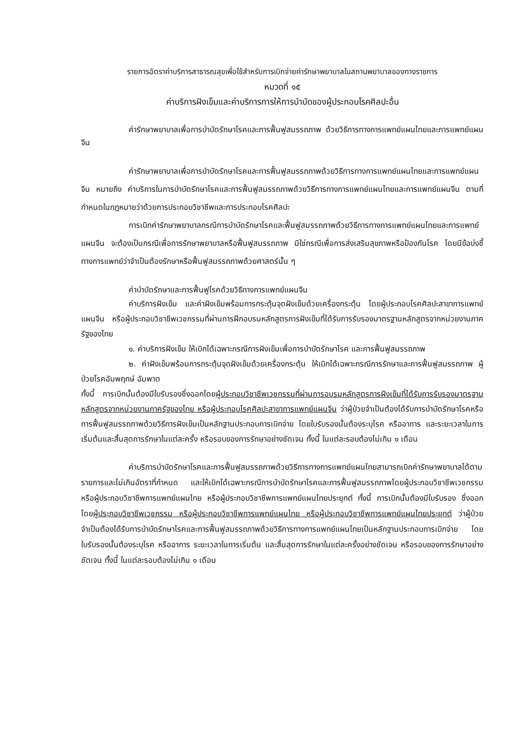รายการอัตราค่าบริการสาธารณสุขเพื่อใช้สำหรับการเบิกจ่ายค่ารักษาพยาบาลในสถานพยาบาลของทางราชการ
หมวดที่ ๑๕
ค่าบริการฝังเข็มและค่าบริการการให้การบำบัดของผู้ประกอบโรคศิลปะอื่น
ค่ารักษาพยาบาลเพื่อการบำบัดรักษาโรคและการฟื้นฟูสมรรถภาพ ด้วยวิธีการทางการแพทย์แผนไทยและการแพทย์แผนจีน
ค่ารักษาพยาบาลเพื่อการบำบัดรักษาโรคและการฟื้นฟูสมรรถภาพด้วยวิธีการทางการแพทย์แผนไทยและการแพทย์แผนจีน หมายถึง ค่าบริการในการบำบัดรักษาโรคและการฟื้นฟูสมรรถภาพด้วยวิธีการทางการแพทย์แผนไทยและการแพทย์แผนจีน ตามที่กำหนดในกฎหมายว่าด้วยการประกอบวิชาชีพและการประกอบโรคศิลปะ
การเบิกค่ารักษาพยาบาลกรณีการบำบัดรักษาโรคและฟื้นฟูสมรรถภาพด้วยวิธีการทางการแพทย์แผนไทยและการแพทย์แผนจีน จะต้องเป็นกรณีเพื่อการรักษาพยาบาลหรือฟื้นฟูสมรรถภาพ มิใช่กรณีเพื่อการส่งเสริมสุขภาพหรือป้องกันโรค โดยมีข้อบ่งชี้ทางการแพทย์ว่าจำเป็นต้องรักษาหรือฟื้นฟูสมรรถภาพด้วยศาสตร์นั้น ๆ
ค่าบำบัดรักษาและการฟื้นฟูโรคด้วยวิธีทางการแพทย์แผนจีน
ค่าบริการฝังเข็ม และค่าฝังเข็มพร้อมการกระตุ้นจุดฝังเข็มด้วยเครื่องกระตุ้น โดยผู้ประกอบโรคศิลปะสาขาการแพทย์แผนจีน หรือผู้ประกอบวิชาชีพเวชกรรมที่ผ่านการฝึกอบรมหลักสูตรการฝังเข็มที่ได้รับการรับรองมาตรฐานหลักสูตรจากหน่วยงานภาครัฐของไทย
๑. ค่าบริการฝังเข็ม ให้เบิกได้เฉพาะกรณีการฝังเข็มเพื่อการบำบัดรักษาโรค และการฟื้นฟูสมรรถภาพ
๒. ค่าฝังเข็มพร้อมการกระตุ้นจุดฝังเข็มด้วยเครื่องกระตุ้น ให้เบิกได้เฉพาะกรณีการรักษาและการฟื้นฟูสมรรถภาพ ผู้ป่วยโรคอัมพฤกษ์ อัมพาต
ทั้งนี้ การเบิกนั้นต้องมีใบรับรองซึ่งออกโดยผู้ประกอบวิชาชีพเวชกรรมที่ผ่านการอบรมหลักสูตรการฝังเข็มที่ได้รับการรับรองมาตรฐานหลักสูตรจากหน่วยงานภาครัฐของไทย หรือผู้ประกอบโรคศิลปะสาขาการแพทย์แผนจีน ว่าผู้ป่วยจำเป็นต้องได้รับการบำบัดรักษาโรคหรือการฟื้นฟูสมรรถภาพด้วยวิธีการฝังเข็มเป็นหลักฐานประกอบการเบิกจ่าย โดยใบรับรองนั้นต้องระบุโรค หรืออาการ และระยะเวลาในการเริ่มต้นและสิ้นสุดการรักษาในแต่ละครั้ง หรือรอบของการรักษาอย่างชัดเจน ทั้งนี้ ในแต่ละรอบต้องไม่เกิน ๑ เดือน
ค่าบริการบำบัดรักษาโรคและการฟื้นฟูสมรรถภาพด้วยวิธีการทางการแพทย์แผนไทยสามารถเบิกค่ารักษาพยาบาลได้ตามรายการและไม่เกินอัตราที่กำหนด และให้เบิกได้เฉพาะกรณีการบำบัดรักษาโรคและการฟื้นฟูสมรรถภาพโดยผู้ประกอบวิชาชีพเวชกรรม หรือผู้ประกอบวิชาชีพการแพทย์แผนไทย หรือผู้ประกอบวิชาชีพการแพทย์แผนไทยประยุกต์ ทั้งนี้ การเบิกนั้นต้องมีใบรับรอง ซึ่งออกโดยผู้ประกอบวิชาชีพเวชกรรม หรือผู้ประกอบวิชาชีพการแพทย์แผนไทย หรือผู้ประกอบวิชาชีพการแพทย์แผนไทยประยุกต์ ว่าผู้ป่วยจำเป็นต้องได้รับการบำบัดรักษาโรคและการฟื้นฟูสมรรถภาพด้วยวิธีการทางการแพทย์แผนไทยเป็นหลักฐานประกอบการเบิกจ่าย โดยใบรับรองนั้นต้องระบุโรค หรืออาการ ระยะเวลาในการเริ่มต้น และสิ้นสุดการรักษาในแต่ละครั้งอย่างชัดเจน หรือรอบของการรักษาอย่างชัดเจน ทั้งนี้ ในแต่ละรอบต้องไม่เกิน ๑ เดือน